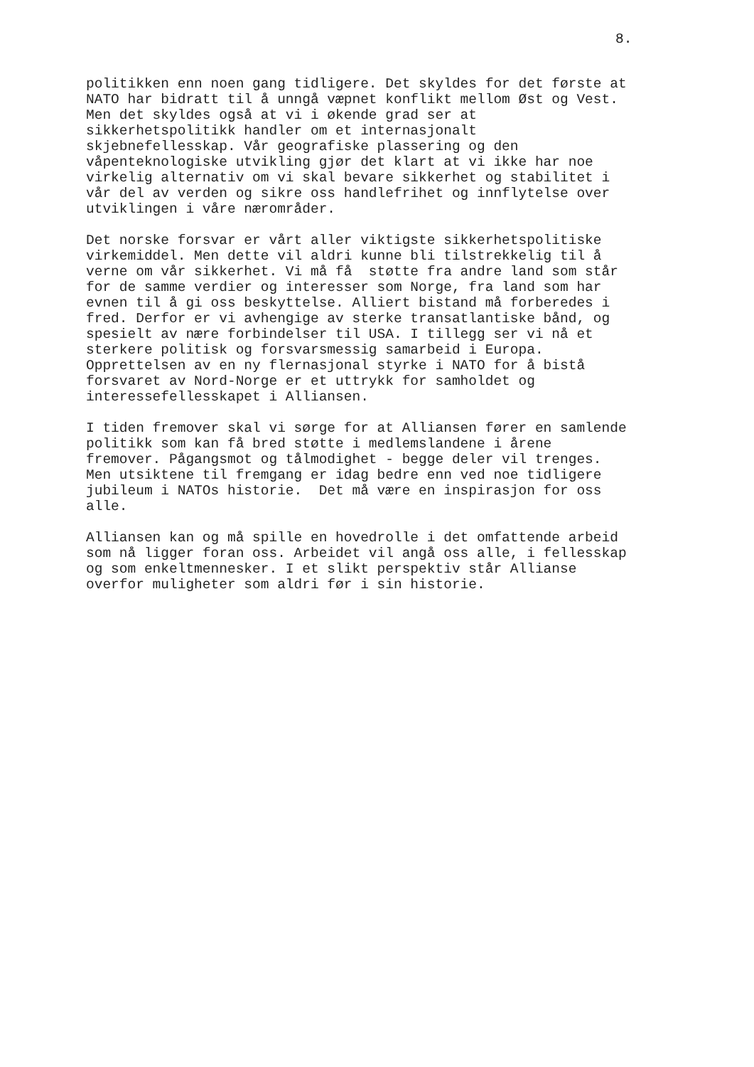8.
politikken enn noen gang tidligere. Det skyldes for det første at NATO har bidratt til å unngå væpnet konflikt mellom Øst og Vest. Men det skyldes også at vi i økende grad ser at sikkerhetspolitikk handler om et internasjonalt skjebnefellesskap. Vår geografiske plassering og den våpenteknologiske utvikling gjør det klart at vi ikke har noe virkelig alternativ om vi skal bevare sikkerhet og stabilitet i vår del av verden og sikre oss handlefrihet og innflytelse over utviklingen i våre nærområder.
Det norske forsvar er vårt aller viktigste sikkerhetspolitiske virkemiddel. Men dette vil aldri kunne bli tilstrekkelig til å verne om vår sikkerhet. Vi må få støtte fra andre land som står for de samme verdier og interesser som Norge, fra land som har evnen til å gi oss beskyttelse. Alliert bistand må forberedes i fred. Derfor er vi avhengige av sterke transatlantiske bånd, og spesielt av nære forbindelser til USA. I tillegg ser vi nå et sterkere politisk og forsvarsmessig samarbeid i Europa. Opprettelsen av en ny flernasjonal styrke i NATO for å bistå forsvaret av Nord-Norge er et uttrykk for samholdet og interessefellesskapet i Alliansen.
I tiden fremover skal vi sørge for at Alliansen fører en samlende politikk som kan få bred støtte i medlemslandene i årene fremover. Pågangsmot og tålmodighet - begge deler vil trenges. Men utsiktene til fremgang er idag bedre enn ved noe tidligere jubileum i NATOs historie. Det må være en inspirasjon for oss alle.
Alliansen kan og må spille en hovedrolle i det omfattende arbeid som nå ligger foran oss. Arbeidet vil angå oss alle, i fellesskap og som enkeltmennesker. I et slikt perspektiv står Allianse overfor muligheter som aldri før i sin historie.